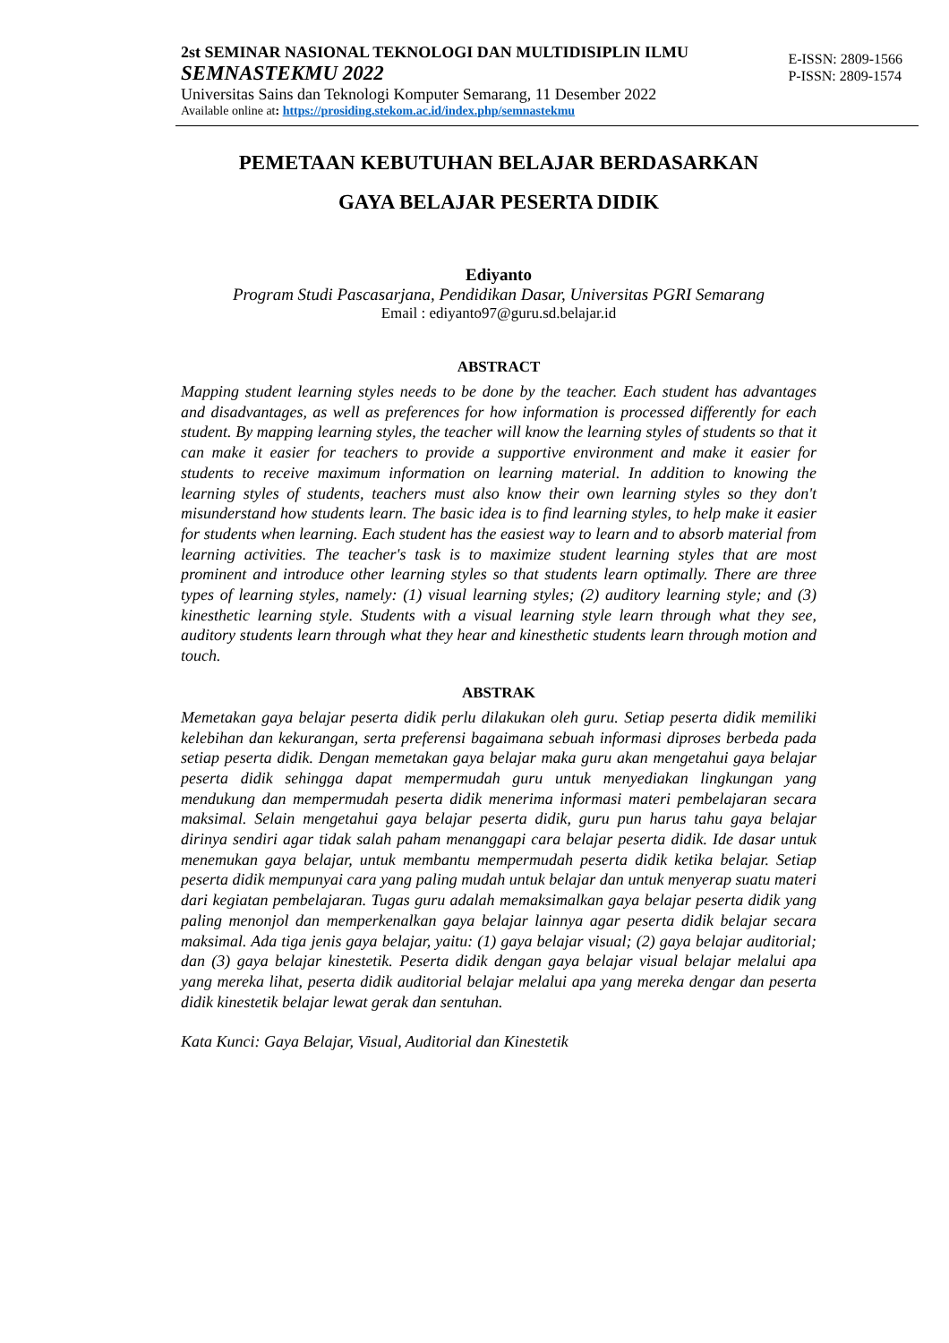2st SEMINAR NASIONAL TEKNOLOGI DAN MULTIDISIPLIN ILMU
SEMNASTEKMU 2022
E-ISSN: 2809-1566
P-ISSN: 2809-1574
Universitas Sains dan Teknologi Komputer Semarang, 11 Desember 2022
Available online at: https://prosiding.stekom.ac.id/index.php/semnastekmu
PEMETAAN KEBUTUHAN BELAJAR BERDASARKAN
GAYA BELAJAR PESERTA DIDIK
Ediyanto
Program Studi Pascasarjana, Pendidikan Dasar, Universitas PGRI Semarang
Email : ediyanto97@guru.sd.belajar.id
ABSTRACT
Mapping student learning styles needs to be done by the teacher. Each student has advantages and disadvantages, as well as preferences for how information is processed differently for each student. By mapping learning styles, the teacher will know the learning styles of students so that it can make it easier for teachers to provide a supportive environment and make it easier for students to receive maximum information on learning material. In addition to knowing the learning styles of students, teachers must also know their own learning styles so they don't misunderstand how students learn. The basic idea is to find learning styles, to help make it easier for students when learning. Each student has the easiest way to learn and to absorb material from learning activities. The teacher's task is to maximize student learning styles that are most prominent and introduce other learning styles so that students learn optimally. There are three types of learning styles, namely: (1) visual learning styles; (2) auditory learning style; and (3) kinesthetic learning style. Students with a visual learning style learn through what they see, auditory students learn through what they hear and kinesthetic students learn through motion and touch.
ABSTRAK
Memetakan gaya belajar peserta didik perlu dilakukan oleh guru. Setiap peserta didik memiliki kelebihan dan kekurangan, serta preferensi bagaimana sebuah informasi diproses berbeda pada setiap peserta didik. Dengan memetakan gaya belajar maka guru akan mengetahui gaya belajar peserta didik sehingga dapat mempermudah guru untuk menyediakan lingkungan yang mendukung dan mempermudah peserta didik menerima informasi materi pembelajaran secara maksimal. Selain mengetahui gaya belajar peserta didik, guru pun harus tahu gaya belajar dirinya sendiri agar tidak salah paham menanggapi cara belajar peserta didik. Ide dasar untuk menemukan gaya belajar, untuk membantu mempermudah peserta didik ketika belajar. Setiap peserta didik mempunyai cara yang paling mudah untuk belajar dan untuk menyerap suatu materi dari kegiatan pembelajaran. Tugas guru adalah memaksimalkan gaya belajar peserta didik yang paling menonjol dan memperkenalkan gaya belajar lainnya agar peserta didik belajar secara maksimal. Ada tiga jenis gaya belajar, yaitu: (1) gaya belajar visual; (2) gaya belajar auditorial; dan (3) gaya belajar kinestetik. Peserta didik dengan gaya belajar visual belajar melalui apa yang mereka lihat, peserta didik auditorial belajar melalui apa yang mereka dengar dan peserta didik kinestetik belajar lewat gerak dan sentuhan.
Kata Kunci: Gaya Belajar, Visual, Auditorial dan Kinestetik